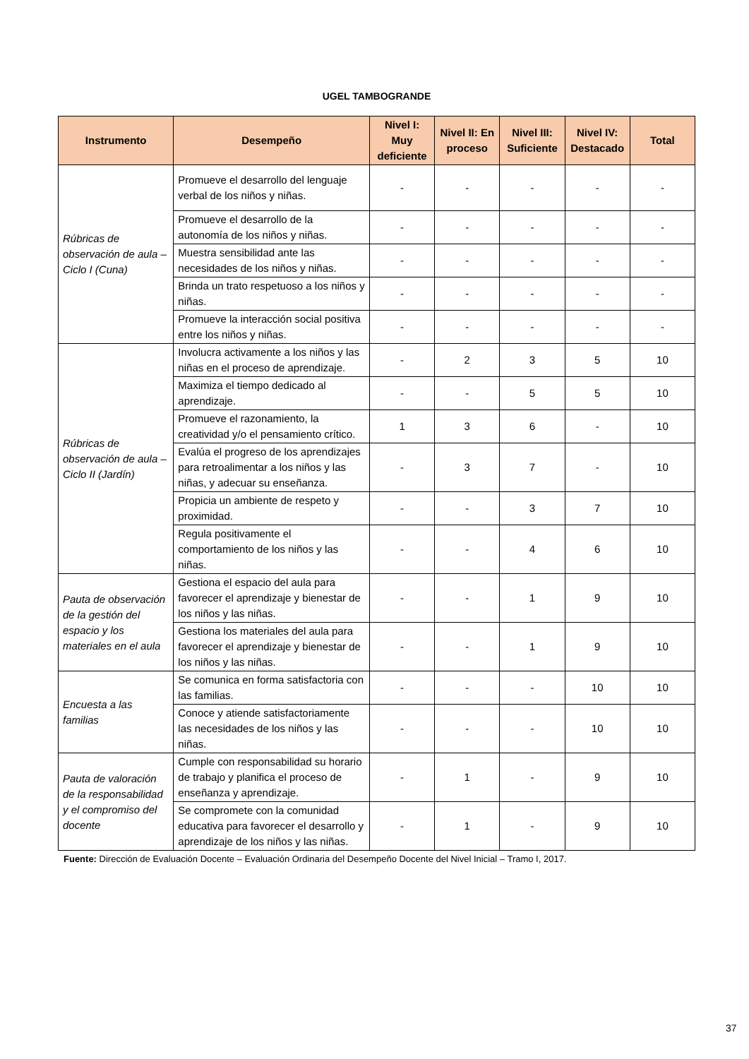UGEL TAMBOGRANDE
| Instrumento | Desempeño | Nivel I: Muy deficiente | Nivel II: En proceso | Nivel III: Suficiente | Nivel IV: Destacado | Total |
| --- | --- | --- | --- | --- | --- | --- |
| Rúbricas de observación de aula – Ciclo I (Cuna) | Promueve el desarrollo del lenguaje verbal de los niños y niñas. | - | - | - | - | - |
| | Promueve el desarrollo de la autonomía de los niños y niñas. | - | - | - | - | - |
| | Muestra sensibilidad ante las necesidades de los niños y niñas. | - | - | - | - | - |
| | Brinda un trato respetuoso a los niños y niñas. | - | - | - | - | - |
| | Promueve la interacción social positiva entre los niños y niñas. | - | - | - | - | - |
| Rúbricas de observación de aula – Ciclo II (Jardín) | Involucra activamente a los niños y las niñas en el proceso de aprendizaje. | - | 2 | 3 | 5 | 10 |
| | Maximiza el tiempo dedicado al aprendizaje. | - | - | 5 | 5 | 10 |
| | Promueve el razonamiento, la creatividad y/o el pensamiento crítico. | 1 | 3 | 6 | - | 10 |
| | Evalúa el progreso de los aprendizajes para retroalimentar a los niños y las niñas, y adecuar su enseñanza. | - | 3 | 7 | - | 10 |
| | Propicia un ambiente de respeto y proximidad. | - | - | 3 | 7 | 10 |
| | Regula positivamente el comportamiento de los niños y las niñas. | - | - | 4 | 6 | 10 |
| Pauta de observación de la gestión del espacio y los materiales en el aula | Gestiona el espacio del aula para favorecer el aprendizaje y bienestar de los niños y las niñas. | - | - | 1 | 9 | 10 |
| | Gestiona los materiales del aula para favorecer el aprendizaje y bienestar de los niños y las niñas. | - | - | 1 | 9 | 10 |
| Encuesta a las familias | Se comunica en forma satisfactoria con las familias. | - | - | - | 10 | 10 |
| | Conoce y atiende satisfactoriamente las necesidades de los niños y las niñas. | - | - | - | 10 | 10 |
| Pauta de valoración de la responsabilidad y el compromiso del docente | Cumple con responsabilidad su horario de trabajo y planifica el proceso de enseñanza y aprendizaje. | - | 1 | - | 9 | 10 |
| | Se compromete con la comunidad educativa para favorecer el desarrollo y aprendizaje de los niños y las niñas. | - | 1 | - | 9 | 10 |
Fuente: Dirección de Evaluación Docente – Evaluación Ordinaria del Desempeño Docente del Nivel Inicial – Tramo I, 2017.
37